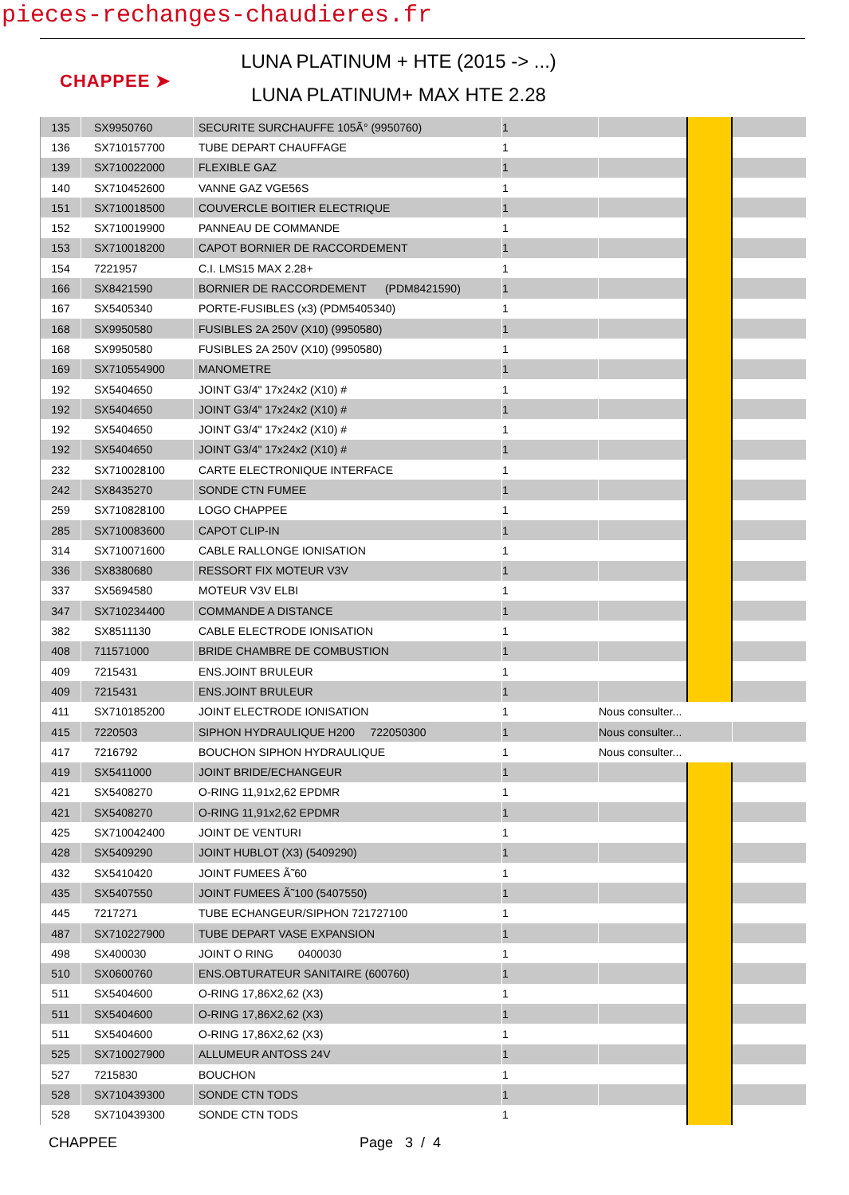pieces-rechanges-chaudieres.fr
CHAPPEE ➤
LUNA PLATINUM + HTE (2015 -> ...)
LUNA PLATINUM+ MAX HTE 2.28
| 135 | SX9950760 | SECURITE SURCHAUFFE 105Ã° (9950760) | 1 | | | |
| 136 | SX710157700 | TUBE DEPART CHAUFFAGE | 1 | | | |
| 139 | SX710022000 | FLEXIBLE GAZ | 1 | | | |
| 140 | SX710452600 | VANNE GAZ VGE56S | 1 | | | |
| 151 | SX710018500 | COUVERCLE BOITIER ELECTRIQUE | 1 | | | |
| 152 | SX710019900 | PANNEAU DE COMMANDE | 1 | | | |
| 153 | SX710018200 | CAPOT BORNIER DE RACCORDEMENT | 1 | | | |
| 154 | 7221957 | C.I. LMS15 MAX 2.28+ | 1 | | | |
| 166 | SX8421590 | BORNIER DE RACCORDEMENT (PDM8421590) | 1 | | | |
| 167 | SX5405340 | PORTE-FUSIBLES (x3) (PDM5405340) | 1 | | | |
| 168 | SX9950580 | FUSIBLES 2A 250V (X10) (9950580) | 1 | | | |
| 168 | SX9950580 | FUSIBLES 2A 250V (X10) (9950580) | 1 | | | |
| 169 | SX710554900 | MANOMETRE | 1 | | | |
| 192 | SX5404650 | JOINT G3/4" 17x24x2 (X10) # | 1 | | | |
| 192 | SX5404650 | JOINT G3/4" 17x24x2 (X10) # | 1 | | | |
| 192 | SX5404650 | JOINT G3/4" 17x24x2 (X10) # | 1 | | | |
| 192 | SX5404650 | JOINT G3/4" 17x24x2 (X10) # | 1 | | | |
| 232 | SX710028100 | CARTE ELECTRONIQUE INTERFACE | 1 | | | |
| 242 | SX8435270 | SONDE CTN FUMEE | 1 | | | |
| 259 | SX710828100 | LOGO CHAPPEE | 1 | | | |
| 285 | SX710083600 | CAPOT CLIP-IN | 1 | | | |
| 314 | SX710071600 | CABLE RALLONGE IONISATION | 1 | | | |
| 336 | SX8380680 | RESSORT FIX MOTEUR V3V | 1 | | | |
| 337 | SX5694580 | MOTEUR V3V ELBI | 1 | | | |
| 347 | SX710234400 | COMMANDE A DISTANCE | 1 | | | |
| 382 | SX8511130 | CABLE ELECTRODE IONISATION | 1 | | | |
| 408 | 711571000 | BRIDE CHAMBRE DE COMBUSTION | 1 | | | |
| 409 | 7215431 | ENS.JOINT BRULEUR | 1 | | | |
| 409 | 7215431 | ENS.JOINT BRULEUR | 1 | | | |
| 411 | SX710185200 | JOINT ELECTRODE IONISATION | 1 | Nous consulter... | | |
| 415 | 7220503 | SIPHON HYDRAULIQUE H200 722050300 | 1 | Nous consulter... | | |
| 417 | 7216792 | BOUCHON SIPHON HYDRAULIQUE | 1 | Nous consulter... | | |
| 419 | SX5411000 | JOINT BRIDE/ECHANGEUR | 1 | | | |
| 421 | SX5408270 | O-RING 11,91x2,62 EPDMR | 1 | | | |
| 421 | SX5408270 | O-RING 11,91x2,62 EPDMR | 1 | | | |
| 425 | SX710042400 | JOINT DE VENTURI | 1 | | | |
| 428 | SX5409290 | JOINT HUBLOT (X3) (5409290) | 1 | | | |
| 432 | SX5410420 | JOINT FUMEES Ã˜60 | 1 | | | |
| 435 | SX5407550 | JOINT FUMEES Ã˜100 (5407550) | 1 | | | |
| 445 | 7217271 | TUBE ECHANGEUR/SIPHON 721727100 | 1 | | | |
| 487 | SX710227900 | TUBE DEPART VASE EXPANSION | 1 | | | |
| 498 | SX400030 | JOINT O RING 0400030 | 1 | | | |
| 510 | SX0600760 | ENS.OBTURATEUR SANITAIRE (600760) | 1 | | | |
| 511 | SX5404600 | O-RING 17,86X2,62 (X3) | 1 | | | |
| 511 | SX5404600 | O-RING 17,86X2,62 (X3) | 1 | | | |
| 511 | SX5404600 | O-RING 17,86X2,62 (X3) | 1 | | | |
| 525 | SX710027900 | ALLUMEUR ANTOSS 24V | 1 | | | |
| 527 | 7215830 | BOUCHON | 1 | | | |
| 528 | SX710439300 | SONDE CTN TODS | 1 | | | |
| 528 | SX710439300 | SONDE CTN TODS | 1 | | | |
CHAPPEE Page 3 / 4